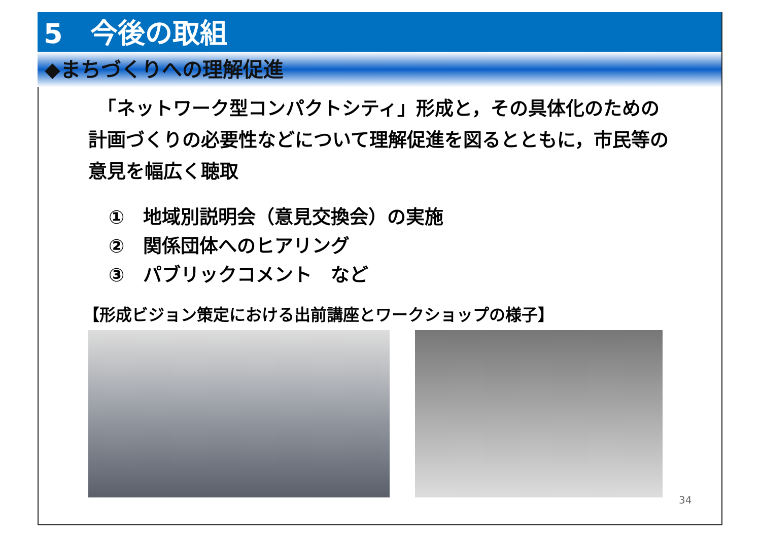5　今後の取組
◆まちづくりへの理解促進
　「ネットワーク型コンパクトシティ」形成と，その具体化のための計画づくりの必要性などについて理解促進を図るとともに，市民等の意見を幅広く聴取
①　地域別説明会（意見交換会）の実施
②　関係団体へのヒアリング
③　パブリックコメント　など
【形成ビジョン策定における出前講座とワークショップの様子】
34